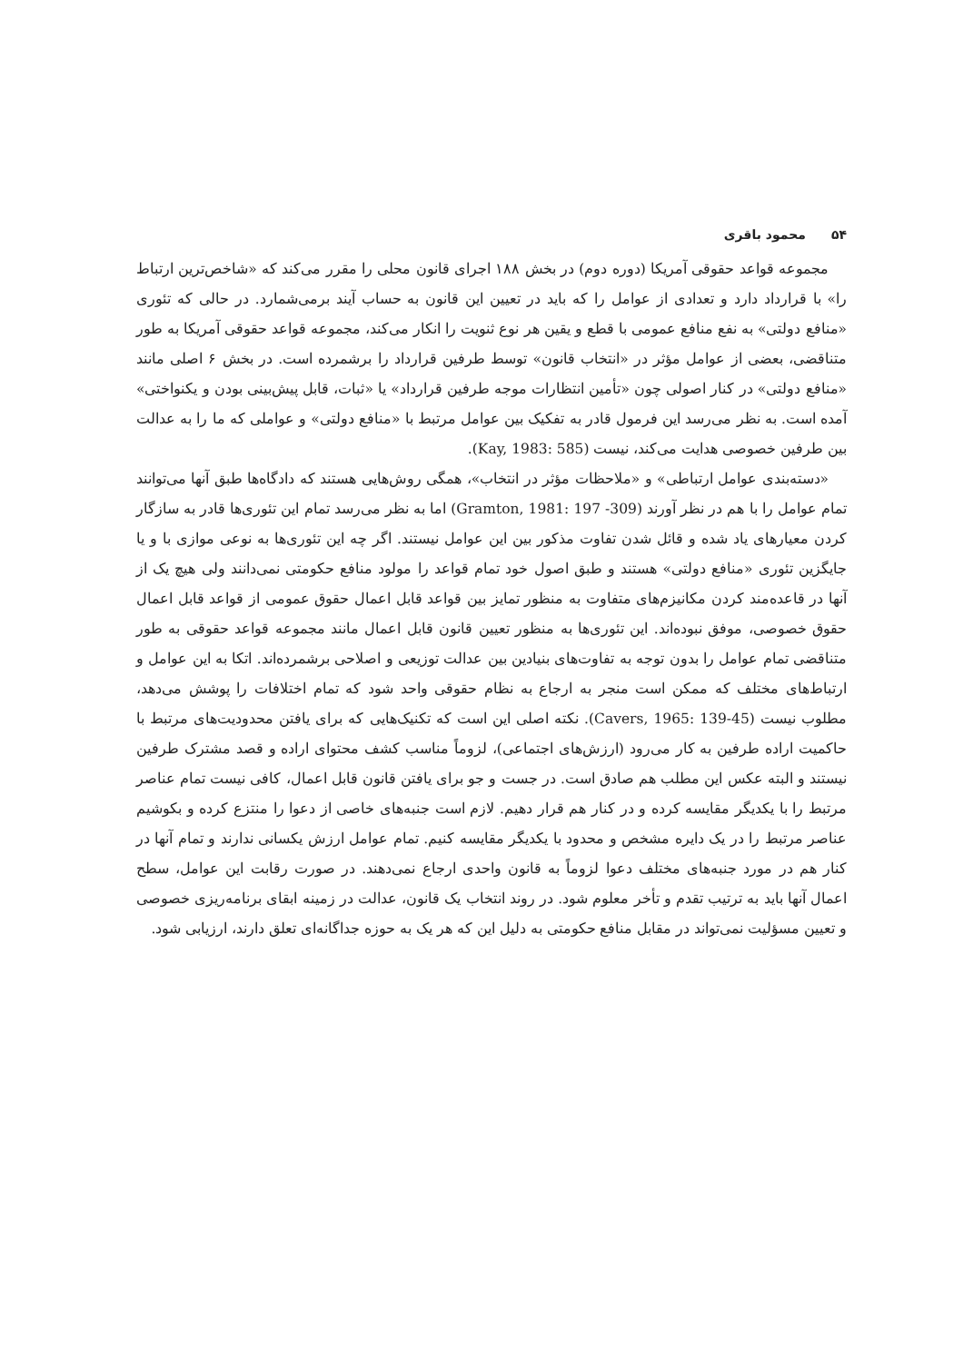۵۴محمود باقری
مجموعه قواعد حقوقی آمریکا (دوره دوم) در بخش ۱۸۸ اجرای قانون محلی را مقرر می‌کند که «شاخص‌ترین ارتباط را» با قرارداد دارد و تعدادی از عوامل را که باید در تعیین این قانون به حساب آیند برمی‌شمارد. در حالی که تئوری «منافع دولتی» به نفع منافع عمومی با قطع و یقین هر نوع ثنویت را انکار می‌کند، مجموعه قواعد حقوقی آمریکا به طور متناقضی، بعضی از عوامل مؤثر در «انتخاب قانون» توسط طرفین قرارداد را برشمرده است. در بخش ۶ اصلی مانند «منافع دولتی» در کنار اصولی چون «تأمین انتظارات موجه طرفین قرارداد» یا «ثبات، قابل پیش‌بینی بودن و یکنواختی» آمده است. به نظر می‌رسد این فرمول قادر به تفکیک بین عوامل مرتبط با «منافع دولتی» و عواملی که ما را به عدالت بین طرفین خصوصی هدایت می‌کند، نیست (Kay, 1983: 585).
«دسته‌بندی عوامل ارتباطی» و «ملاحظات مؤثر در انتخاب»، همگی روش‌هایی هستند که دادگاه‌ها طبق آنها می‌توانند تمام عوامل را با هم در نظر آورند (Gramton, 1981: 197 -309) اما به نظر می‌رسد تمام این تئوری‌ها قادر به سازگار کردن معیارهای یاد شده و قائل شدن تفاوت مذکور بین این عوامل نیستند. اگر چه این تئوری‌ها به نوعی موازی با و یا جایگزین تئوری «منافع دولتی» هستند و طبق اصول خود تمام قواعد را مولود منافع حکومتی نمی‌دانند ولی هیچ یک از آنها در قاعده‌مند کردن مکانیزم‌های متفاوت به منظور تمایز بین قواعد قابل اعمال حقوق عمومی از قواعد قابل اعمال حقوق خصوصی، موفق نبوده‌اند. این تئوری‌ها به منظور تعیین قانون قابل اعمال مانند مجموعه قواعد حقوقی به طور متناقضی تمام عوامل را بدون توجه به تفاوت‌های بنیادین بین عدالت توزیعی و اصلاحی برشمرده‌اند. اتکا به این عوامل و ارتباط‌های مختلف که ممکن است منجر به ارجاع به نظام حقوقی واحد شود که تمام اختلافات را پوشش می‌دهد، مطلوب نیست (Cavers, 1965: 139-45). نکته اصلی این است که تکنیک‌هایی که برای یافتن محدودیت‌های مرتبط با حاکمیت اراده طرفین به کار می‌رود (ارزش‌های اجتماعی)، لزوماً مناسب کشف محتوای اراده و قصد مشترک طرفین نیستند و البته عکس این مطلب هم صادق است. در جست و جو برای یافتن قانون قابل اعمال، کافی نیست تمام عناصر مرتبط را با یکدیگر مقایسه کرده و در کنار هم قرار دهیم. لازم است جنبه‌های خاصی از دعوا را منتزع کرده و بکوشیم عناصر مرتبط را در یک دایره مشخص و محدود با یکدیگر مقایسه کنیم. تمام عوامل ارزش یکسانی ندارند و تمام آنها در کنار هم در مورد جنبه‌های مختلف دعوا لزوماً به قانون واحدی ارجاع نمی‌دهند. در صورت رقابت این عوامل، سطح اعمال آنها باید به ترتیب تقدم و تأخر معلوم شود. در روند انتخاب یک قانون، عدالت در زمینه ابقای برنامه‌ریزی خصوصی و تعیین مسؤلیت نمی‌تواند در مقابل منافع حکومتی به دلیل این که هر یک به حوزه جداگانه‌ای تعلق دارند، ارزیابی شود.